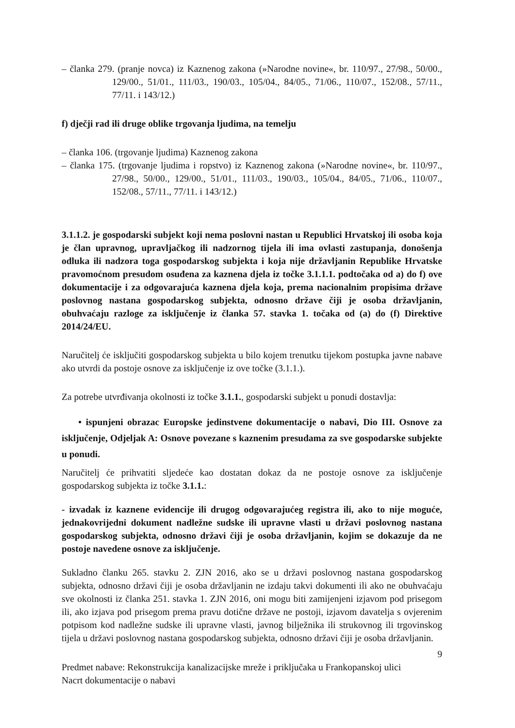– članka 279. (pranje novca) iz Kaznenog zakona (»Narodne novine«, br. 110/97., 27/98., 50/00., 129/00., 51/01., 111/03., 190/03., 105/04., 84/05., 71/06., 110/07., 152/08., 57/11., 77/11. i 143/12.)
f) dječji rad ili druge oblike trgovanja ljudima, na temelju
– članka 106. (trgovanje ljudima) Kaznenog zakona
– članka 175. (trgovanje ljudima i ropstvo) iz Kaznenog zakona (»Narodne novine«, br. 110/97., 27/98., 50/00., 129/00., 51/01., 111/03., 190/03., 105/04., 84/05., 71/06., 110/07., 152/08., 57/11., 77/11. i 143/12.)
3.1.1.2. je gospodarski subjekt koji nema poslovni nastan u Republici Hrvatskoj ili osoba koja je član upravnog, upravljačkog ili nadzornog tijela ili ima ovlasti zastupanja, donošenja odluka ili nadzora toga gospodarskog subjekta i koja nije državljanin Republike Hrvatske pravomoćnom presudom osuđena za kaznena djela iz točke 3.1.1.1. podtočaka od a) do f) ove dokumentacije i za odgovarajuća kaznena djela koja, prema nacionalnim propisima države poslovnog nastana gospodarskog subjekta, odnosno države čiji je osoba državljanin, obuhvaćaju razloge za isključenje iz članka 57. stavka 1. točaka od (a) do (f) Direktive 2014/24/EU.
Naručitelj će isključiti gospodarskog subjekta u bilo kojem trenutku tijekom postupka javne nabave ako utvrdi da postoje osnove za isključenje iz ove točke (3.1.1.).
Za potrebe utvrđivanja okolnosti iz točke 3.1.1., gospodarski subjekt u ponudi dostavlja:
• ispunjeni obrazac Europske jedinstvene dokumentacije o nabavi, Dio III. Osnove za isključenje, Odjeljak A: Osnove povezane s kaznenim presudama za sve gospodarske subjekte u ponudi.
Naručitelj će prihvatiti sljedeće kao dostatan dokaz da ne postoje osnove za isključenje gospodarskog subjekta iz točke 3.1.1.:
- izvadak iz kaznene evidencije ili drugog odgovarajućeg registra ili, ako to nije moguće, jednakovrijedni dokument nadležne sudske ili upravne vlasti u državi poslovnog nastana gospodarskog subjekta, odnosno državi čiji je osoba državljanin, kojim se dokazuje da ne postoje navedene osnove za isključenje.
Sukladno članku 265. stavku 2. ZJN 2016, ako se u državi poslovnog nastana gospodarskog subjekta, odnosno državi čiji je osoba državljanin ne izdaju takvi dokumenti ili ako ne obuhvaćaju sve okolnosti iz članka 251. stavka 1. ZJN 2016, oni mogu biti zamijenjeni izjavom pod prisegom ili, ako izjava pod prisegom prema pravu dotične države ne postoji, izjavom davatelja s ovjerenim potpisom kod nadležne sudske ili upravne vlasti, javnog bilježnika ili strukovnog ili trgovinskog tijela u državi poslovnog nastana gospodarskog subjekta, odnosno državi čiji je osoba državljanin.
9
Predmet nabave: Rekonstrukcija kanalizacijske mreže i priključaka u Frankopanskoj ulici
Nacrt dokumentacije o nabavi